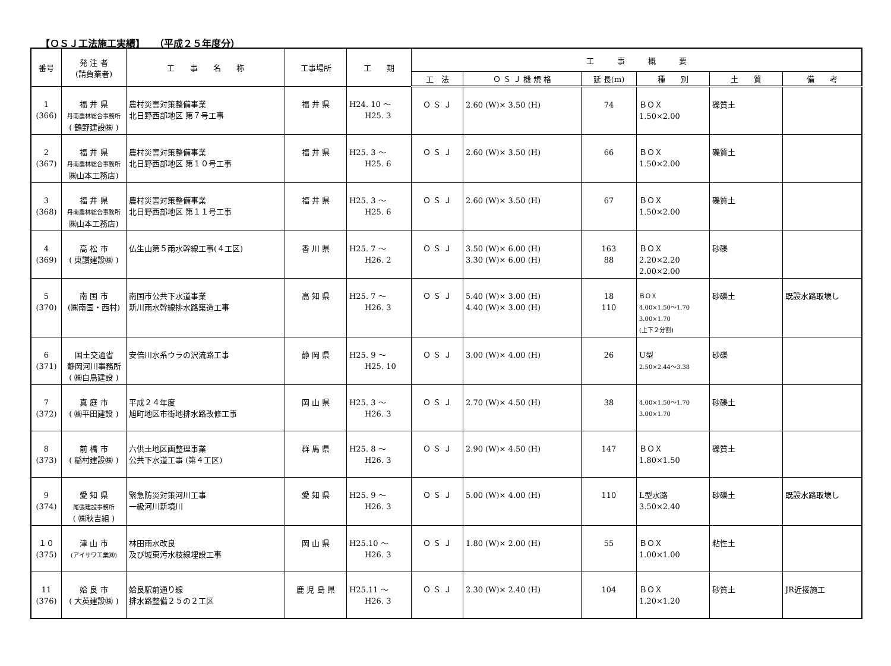【ＯＳＪ工法施工実績】　　（平成２５年度分）
| 番号 | 発 注 者 (請負業者) | 工 事 名 称 | 工事場所 | 工 期 | 工 事 概 要 | | | | | |
| --- | --- | --- | --- | --- | --- | --- | --- | --- | --- | --- |
| | | | | | 工 法 | Ｏ Ｓ Ｊ 機 規 格 | 延 長(m) | 種 別 | 土 質 | 備 考 |
| 1 (366) | 福 井 県 丹南農林総合事務所 ( 鶴野建設㈱ ) | 農村災害対策整備事業 北日野西部地区 第７号工事 | 福 井 県 | H24. 10 ～ H25. 3 | Ｏ Ｓ Ｊ | 2.60 (W)× 3.50 (H) | 74 | ＢＯＸ 1.50×2.00 | 礫質土 | |
| 2 (367) | 福 井 県 丹南農林総合事務所 ㈱山本工務店) | 農村災害対策整備事業 北日野西部地区 第１０号工事 | 福 井 県 | H25. 3 ～ H25. 6 | Ｏ Ｓ Ｊ | 2.60 (W)× 3.50 (H) | 66 | ＢＯＸ 1.50×2.00 | 礫質土 | |
| 3 (368) | 福 井 県 丹南農林総合事務所 ㈱山本工務店) | 農村災害対策整備事業 北日野西部地区 第１１号工事 | 福 井 県 | H25. 3 ～ H25. 6 | Ｏ Ｓ Ｊ | 2.60 (W)× 3.50 (H) | 67 | ＢＯＸ 1.50×2.00 | 礫質土 | |
| 4 (369) | 高 松 市 ( 東讃建設㈱ ) | 仏生山第５雨水幹線工事(４工区) | 香 川 県 | H25. 7 ～ H26. 2 | Ｏ Ｓ Ｊ | 3.50 (W)× 6.00 (H) 3.30 (W)× 6.00 (H) | 163 88 | ＢＯＸ 2.20×2.20 2.00×2.00 | 砂礫 | |
| 5 (370) | 南 国 市 (㈱南国・西村) | 南国市公共下水道事業 新川雨水幹線排水路築造工事 | 高 知 県 | H25. 7 ～ H26. 3 | Ｏ Ｓ Ｊ | 5.40 (W)× 3.00 (H) 4.40 (W)× 3.00 (H) | 18 110 | ＢＯＸ 4.00×1.50～1.70 3.00×1.70 (上下２分割) | 砂礫土 | 既設水路取壊し |
| 6 (371) | 国土交通省 静岡河川事務所 ( ㈱白鳥建設 ) | 安倍川水系ウラの沢流路工事 | 静 岡 県 | H25. 9 ～ H25. 10 | Ｏ Ｓ Ｊ | 3.00 (W)× 4.00 (H) | 26 | U型 2.50×2.44～3.38 | 砂礫 | |
| 7 (372) | 真 庭 市 ( ㈱平田建設 ) | 平成２４年度 旭町地区市街地排水路改修工事 | 岡 山 県 | H25. 3 ～ H26. 3 | Ｏ Ｓ Ｊ | 2.70 (W)× 4.50 (H) | 38 | 4.00×1.50～1.70 3.00×1.70 | 砂礫土 | |
| 8 (373) | 前 橋 市 ( 稲村建設㈱ ) | 六供土地区画整理事業 公共下水道工事 (第４工区) | 群 馬 県 | H25. 8 ～ H26. 3 | Ｏ Ｓ Ｊ | 2.90 (W)× 4.50 (H) | 147 | ＢＯＸ 1.80×1.50 | 礫質土 | |
| 9 (374) | 愛 知 県 尾張建設事務所 ( ㈱秋吉組 ) | 緊急防災対策河川工事 一級河川新境川 | 愛 知 県 | H25. 9 ～ H26. 3 | Ｏ Ｓ Ｊ | 5.00 (W)× 4.00 (H) | 110 | L型水路 3.50×2.40 | 砂礫土 | 既設水路取壊し |
| １０ (375) | 津 山 市 (アイサワ工業㈱) | 林田雨水改良 及び城東汚水枝線埋設工事 | 岡 山 県 | H25.10 ～ H26. 3 | Ｏ Ｓ Ｊ | 1.80 (W)× 2.00 (H) | 55 | ＢＯＸ 1.00×1.00 | 粘性土 | |
| 11 (376) | 姶 良 市 ( 大英建設㈱ ) | 姶良駅前通り線 排水路整備２５の２工区 | 鹿 児 島 県 | H25.11 ～ H26. 3 | Ｏ Ｓ Ｊ | 2.30 (W)× 2.40 (H) | 104 | ＢＯＸ 1.20×1.20 | 砂質土 | JR近接施工 |